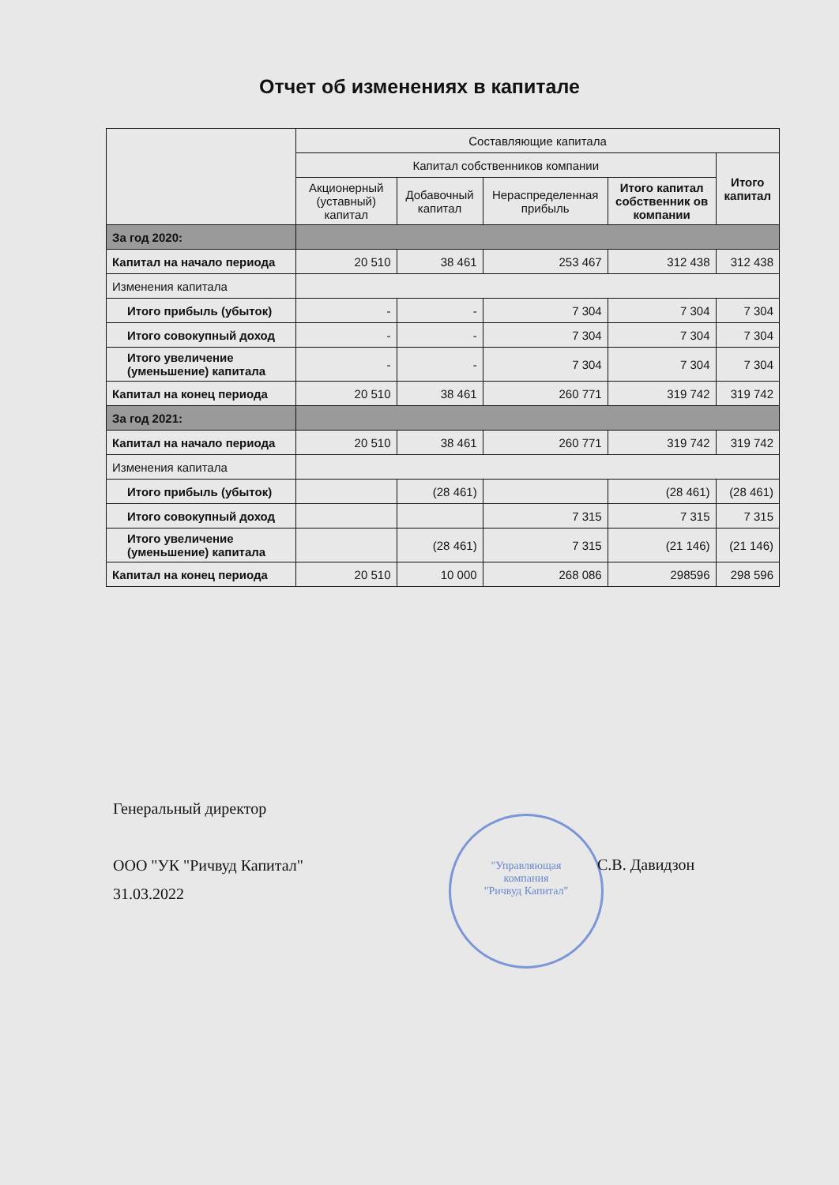Отчет об изменениях в капитале
| | Составляющие капитала | | | | |
| --- | --- | --- | --- | --- | --- |
| | Капитал собственников компании | | | | Итого капитал |
| | Акционерный (уставный) капитал | Добавочный капитал | Нераспределенная прибыль | Итого капитал собственник ов компании | |
| За год 2020: | | | | | |
| Капитал на начало периода | 20 510 | 38 461 | 253 467 | 312 438 | 312 438 |
| Изменения капитала | | | | | |
| Итого прибыль (убыток) | - | - | 7 304 | 7 304 | 7 304 |
| Итого совокупный доход | - | - | 7 304 | 7 304 | 7 304 |
| Итого увеличение (уменьшение) капитала | - | - | 7 304 | 7 304 | 7 304 |
| Капитал на конец периода | 20 510 | 38 461 | 260 771 | 319 742 | 319 742 |
| За год 2021: | | | | | |
| Капитал на начало периода | 20 510 | 38 461 | 260 771 | 319 742 | 319 742 |
| Изменения капитала | | | | | |
| Итого прибыль (убыток) | | (28 461) | | (28 461) | (28 461) |
| Итого совокупный доход | | | 7 315 | 7 315 | 7 315 |
| Итого увеличение (уменьшение) капитала | | (28 461) | 7 315 | (21 146) | (21 146) |
| Капитал на конец периода | 20 510 | 10 000 | 268 086 | 298596 | 298 596 |
"Управляющая
компания
"Ричвуд Капитал"
Генеральный директор
ООО "УК "Ричвуд Капитал"
31.03.2022
С.В. Давидзон